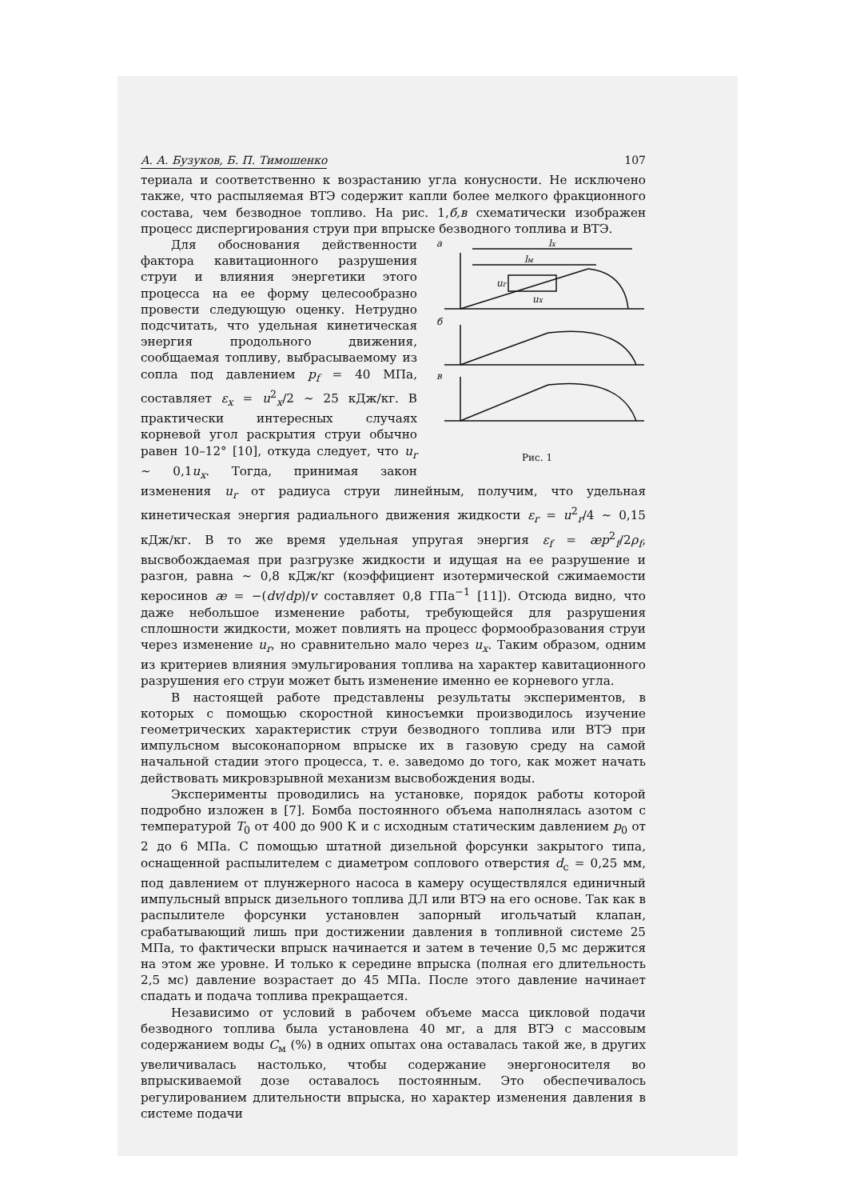А. А. Бузуков, Б. П. Тимошенко 107
териала и соответственно к возрастанию угла конусности. Не исключено также, что распыляемая ВТЭ содержит капли более мелкого фракционного состава, чем безводное топливо. На рис. 1,б,в схематически изображен процесс диспергирования струи при впрыске безводного топлива и ВТЭ.
а
б
в
lx
lм
ur
ux
Рис. 1
Для обоснования действенности фактора кавитационного разрушения струи и влияния энергетики этого процесса на ее форму целесообразно провести следующую оценку. Нетрудно подсчитать, что удельная кинетическая энергия продольного движения, сообщаемая топливу, выбрасываемому из сопла под давлением p<sub>f</sub> = 40 МПа, составляет ε<sub>x</sub> = u<sup>2</sup><sub>x</sub>/2 ~ 25 кДж/кг. В практически интересных случаях корневой угол раскрытия струи обычно равен 10–12° [10], откуда следует, что u<sub>r</sub> ~ 0,1u<sub>x</sub>. Тогда, принимая закон изменения u<sub>r</sub> от радиуса струи линейным, получим, что удельная кинетическая энергия радиального движения жидкости ε<sub>r</sub> = u<sup>2</sup><sub>r</sub>/4 ~ 0,15 кДж/кг. В то же время удельная упругая энергия ε<sub>f</sub> = æp<sup>2</sup><sub>f</sub>/2ρ<sub>f</sub>, высвобождаемая при разгрузке жидкости и идущая на ее разрушение и разгон, равна ~ 0,8 кДж/кг (коэффициент изотермической сжимаемости керосинов æ = −(dv/dp)/v составляет 0,8 ГПа<sup>−1</sup> [11]). Отсюда видно, что даже небольшое изменение работы, требующейся для разрушения сплошности жидкости, может повлиять на процесс формообразования струи через изменение u<sub>r</sub>, но сравнительно мало через u<sub>x</sub>. Таким образом, одним из критериев влияния эмульгирования топлива на характер кавитационного разрушения его струи может быть изменение именно ее корневого угла.
В настоящей работе представлены результаты экспериментов, в которых с помощью скоростной киносъемки производилось изучение геометрических характеристик струи безводного топлива или ВТЭ при импульсном высоконапорном впрыске их в газовую среду на самой начальной стадии этого процесса, т. е. заведомо до того, как может начать действовать микровзрывной механизм высвобождения воды.
Эксперименты проводились на установке, порядок работы которой подробно изложен в [7]. Бомба постоянного объема наполнялась азотом с температурой T<sub>0</sub> от 400 до 900 К и с исходным статическим давлением p<sub>0</sub> от 2 до 6 МПа. С помощью штатной дизельной форсунки закрытого типа, оснащенной распылителем с диаметром соплового отверстия d<sub>c</sub> = 0,25 мм, под давлением от плунжерного насоса в камеру осуществлялся единичный импульсный впрыск дизельного топлива ДЛ или ВТЭ на его основе. Так как в распылителе форсунки установлен запорный игольчатый клапан, срабатывающий лишь при достижении давления в топливной системе 25 МПа, то фактически впрыск начинается и затем в течение 0,5 мс держится на этом же уровне. И только к середине впрыска (полная его длительность 2,5 мс) давление возрастает до 45 МПа. После этого давление начинает спадать и подача топлива прекращается.
Независимо от условий в рабочем объеме масса цикловой подачи безводного топлива была установлена 40 мг, а для ВТЭ с массовым содержанием воды C<sub>м</sub> (%) в одних опытах она оставалась такой же, в других увеличивалась настолько, чтобы содержание энергоносителя во впрыскиваемой дозе оставалось постоянным. Это обеспечивалось регулированием длительности впрыска, но характер изменения давления в системе подачи